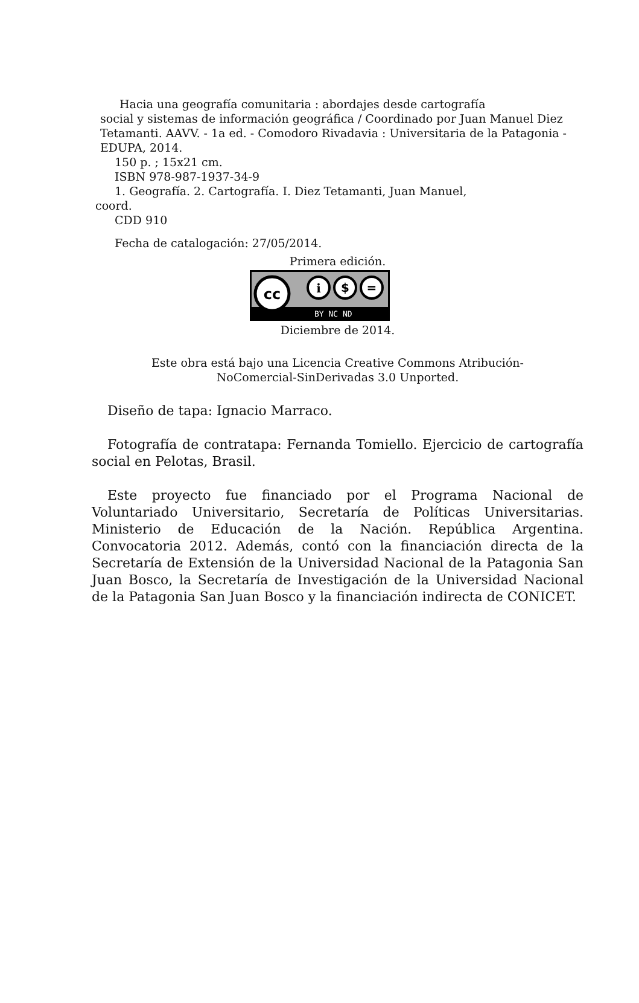Hacia una geografía comunitaria : abordajes desde cartografía
social y sistemas de información geográfica / Coordinado por Juan Manuel Diez Tetamanti. AAVV. - 1a ed. - Comodoro Rivadavia : Universitaria de la Patagonia -EDUPA, 2014.
150 p. ; 15x21 cm.
ISBN 978-987-1937-34-9
1. Geografía. 2. Cartografía. I. Diez Tetamanti, Juan Manuel,
coord.
CDD 910
Fecha de catalogación: 27/05/2014.
Primera edición.
cc
i
$
=
BY NC ND
Diciembre de 2014.
Este obra está bajo una Licencia Creative Commons Atribución-
NoComercial-SinDerivadas 3.0 Unported.
Diseño de tapa: Ignacio Marraco.
Fotografía de contratapa: Fernanda Tomiello. Ejercicio de cartografía social en Pelotas, Brasil.
Este proyecto fue financiado por el Programa Nacional de Voluntariado Universitario, Secretaría de Políticas Universitarias. Ministerio de Educación de la Nación. República Argentina. Convocatoria 2012. Además, contó con la financiación directa de la Secretaría de Extensión de la Universidad Nacional de la Patagonia San Juan Bosco, la Secretaría de Investigación de la Universidad Nacional de la Patagonia San Juan Bosco y la financiación indirecta de CONICET.